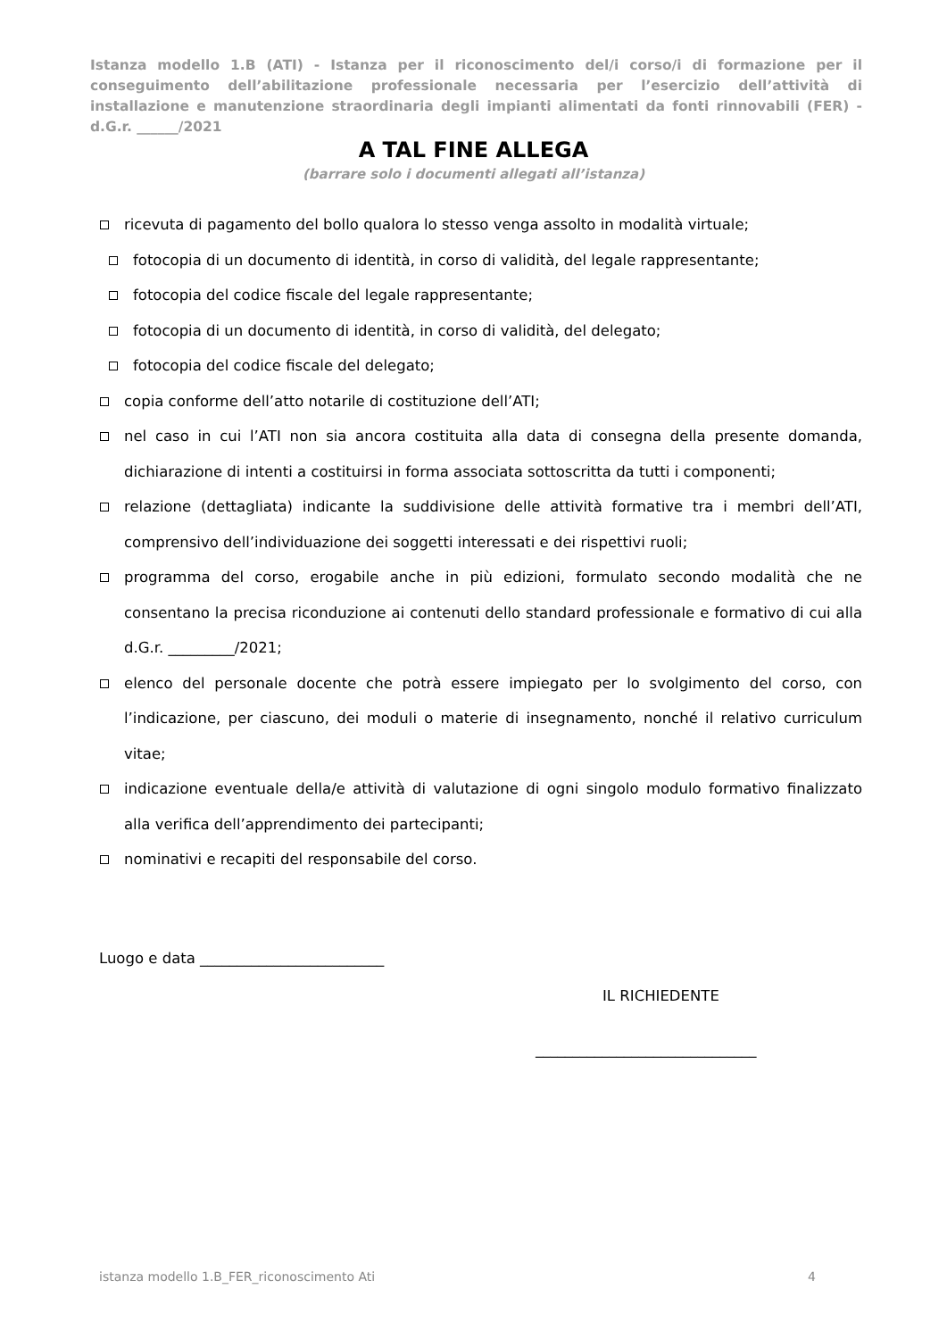Istanza modello 1.B (ATI) - Istanza per il riconoscimento del/i corso/i di formazione per il conseguimento dell’abilitazione professionale necessaria per l’esercizio dell’attività di installazione e manutenzione straordinaria degli impianti alimentati da fonti rinnovabili (FER) - d.G.r. ______/2021
A TAL FINE ALLEGA
(barrare solo i documenti allegati all’istanza)
ricevuta di pagamento del bollo qualora lo stesso venga assolto in modalità virtuale;
fotocopia di un documento di identità, in corso di validità, del legale rappresentante;
fotocopia del codice fiscale del legale rappresentante;
fotocopia di un documento di identità, in corso di validità, del delegato;
fotocopia del codice fiscale del delegato;
copia conforme dell’atto notarile di costituzione dell’ATI;
nel caso in cui l’ATI non sia ancora costituita alla data di consegna della presente domanda, dichiarazione di intenti a costituirsi in forma associata sottoscritta da tutti i componenti;
relazione (dettagliata) indicante la suddivisione delle attività formative tra i membri dell’ATI, comprensivo dell’individuazione dei soggetti interessati e dei rispettivi ruoli;
programma del corso, erogabile anche in più edizioni, formulato secondo modalità che ne consentano la precisa riconduzione ai contenuti dello standard professionale e formativo di cui alla d.G.r. _________/2021;
elenco del personale docente che potrà essere impiegato per lo svolgimento del corso, con l’indicazione, per ciascuno, dei moduli o materie di insegnamento, nonché il relativo curriculum vitae;
indicazione eventuale della/e attività di valutazione di ogni singolo modulo formativo finalizzato alla verifica dell’apprendimento dei partecipanti;
nominativi e recapiti del responsabile del corso.
Luogo e data _________________________
IL RICHIEDENTE
______________________________
istanza modello 1.B_FER_riconoscimento Ati
4